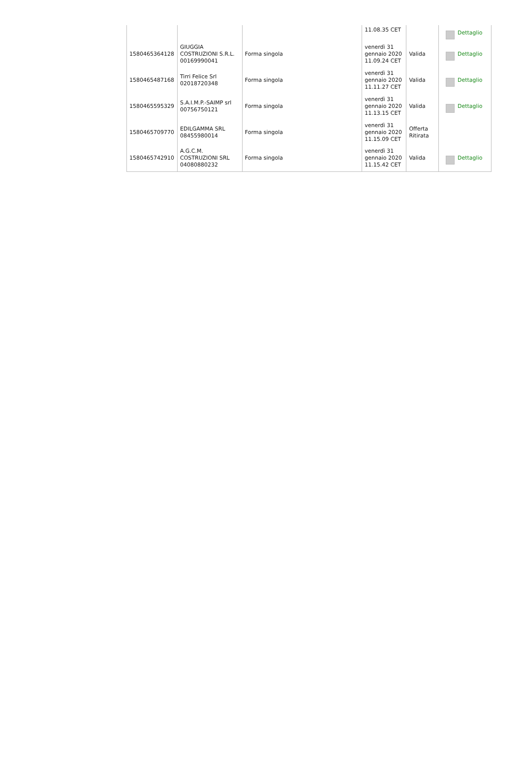| | | | 11.08.35 CET | | Dettaglio |
| 1580465364128 | GIUGGIA COSTRUZIONI S.R.L. 00169990041 | Forma singola | venerdì 31 gennaio 2020 11.09.24 CET | Valida | Dettaglio |
| 1580465487168 | Tirri Felice Srl 02018720348 | Forma singola | venerdì 31 gennaio 2020 11.11.27 CET | Valida | Dettaglio |
| 1580465595329 | S.A.I.M.P.-SAIMP srl 00756750121 | Forma singola | venerdì 31 gennaio 2020 11.13.15 CET | Valida | Dettaglio |
| 1580465709770 | EDILGAMMA SRL 08455980014 | Forma singola | venerdì 31 gennaio 2020 11.15.09 CET | Offerta Ritirata | |
| 1580465742910 | A.G.C.M. COSTRUZIONI SRL 04080880232 | Forma singola | venerdì 31 gennaio 2020 11.15.42 CET | Valida | Dettaglio |